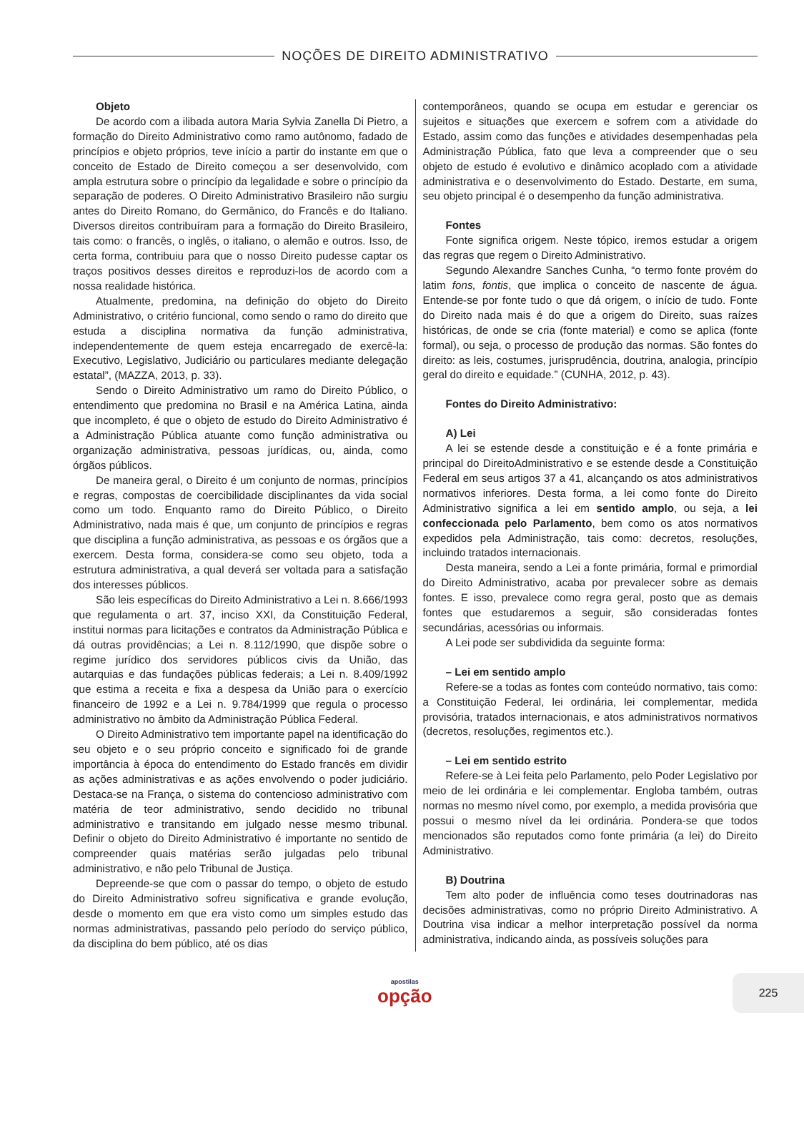NOÇÕES DE DIREITO ADMINISTRATIVO
Objeto
De acordo com a ilibada autora Maria Sylvia Zanella Di Pietro, a formação do Direito Administrativo como ramo autônomo, fadado de princípios e objeto próprios, teve início a partir do instante em que o conceito de Estado de Direito começou a ser desenvolvido, com ampla estrutura sobre o princípio da legalidade e sobre o princípio da separação de poderes. O Direito Administrativo Brasileiro não surgiu antes do Direito Romano, do Germânico, do Francês e do Italiano. Diversos direitos contribuíram para a formação do Direito Brasileiro, tais como: o francês, o inglês, o italiano, o alemão e outros. Isso, de certa forma, contribuiu para que o nosso Direito pudesse captar os traços positivos desses direitos e reproduzi-los de acordo com a nossa realidade histórica.
Atualmente, predomina, na definição do objeto do Direito Administrativo, o critério funcional, como sendo o ramo do direito que estuda a disciplina normativa da função administrativa, independentemente de quem esteja encarregado de exercê-la: Executivo, Legislativo, Judiciário ou particulares mediante delegação estatal”, (MAZZA, 2013, p. 33).
Sendo o Direito Administrativo um ramo do Direito Público, o entendimento que predomina no Brasil e na América Latina, ainda que incompleto, é que o objeto de estudo do Direito Administrativo é a Administração Pública atuante como função administrativa ou organização administrativa, pessoas jurídicas, ou, ainda, como órgãos públicos.
De maneira geral, o Direito é um conjunto de normas, princípios e regras, compostas de coercibilidade disciplinantes da vida social como um todo. Enquanto ramo do Direito Público, o Direito Administrativo, nada mais é que, um conjunto de princípios e regras que disciplina a função administrativa, as pessoas e os órgãos que a exercem. Desta forma, considera-se como seu objeto, toda a estrutura administrativa, a qual deverá ser voltada para a satisfação dos interesses públicos.
São leis específicas do Direito Administrativo a Lei n. 8.666/1993 que regulamenta o art. 37, inciso XXI, da Constituição Federal, institui normas para licitações e contratos da Administração Pública e dá outras providências; a Lei n. 8.112/1990, que dispõe sobre o regime jurídico dos servidores públicos civis da União, das autarquias e das fundações públicas federais; a Lei n. 8.409/1992 que estima a receita e fixa a despesa da União para o exercício financeiro de 1992 e a Lei n. 9.784/1999 que regula o processo administrativo no âmbito da Administração Pública Federal.
O Direito Administrativo tem importante papel na identificação do seu objeto e o seu próprio conceito e significado foi de grande importância à época do entendimento do Estado francês em dividir as ações administrativas e as ações envolvendo o poder judiciário. Destaca-se na França, o sistema do contencioso administrativo com matéria de teor administrativo, sendo decidido no tribunal administrativo e transitando em julgado nesse mesmo tribunal. Definir o objeto do Direito Administrativo é importante no sentido de compreender quais matérias serão julgadas pelo tribunal administrativo, e não pelo Tribunal de Justiça.
Depreende-se que com o passar do tempo, o objeto de estudo do Direito Administrativo sofreu significativa e grande evolução, desde o momento em que era visto como um simples estudo das normas administrativas, passando pelo período do serviço público, da disciplina do bem público, até os dias
contemporâneos, quando se ocupa em estudar e gerenciar os sujeitos e situações que exercem e sofrem com a atividade do Estado, assim como das funções e atividades desempenhadas pela Administração Pública, fato que leva a compreender que o seu objeto de estudo é evolutivo e dinâmico acoplado com a atividade administrativa e o desenvolvimento do Estado. Destarte, em suma, seu objeto principal é o desempenho da função administrativa.
Fontes
Fonte significa origem. Neste tópico, iremos estudar a origem das regras que regem o Direito Administrativo.
Segundo Alexandre Sanches Cunha, “o termo fonte provém do latim fons, fontis, que implica o conceito de nascente de água. Entende-se por fonte tudo o que dá origem, o início de tudo. Fonte do Direito nada mais é do que a origem do Direito, suas raízes históricas, de onde se cria (fonte material) e como se aplica (fonte formal), ou seja, o processo de produção das normas. São fontes do direito: as leis, costumes, jurisprudência, doutrina, analogia, princípio geral do direito e equidade.” (CUNHA, 2012, p. 43).
Fontes do Direito Administrativo:
A) Lei
A lei se estende desde a constituição e é a fonte primária e principal do DireitoAdministrativo e se estende desde a Constituição Federal em seus artigos 37 a 41, alcançando os atos administrativos normativos inferiores. Desta forma, a lei como fonte do Direito Administrativo significa a lei em sentido amplo, ou seja, a lei confeccionada pelo Parlamento, bem como os atos normativos expedidos pela Administração, tais como: decretos, resoluções, incluindo tratados internacionais.
Desta maneira, sendo a Lei a fonte primária, formal e primordial do Direito Administrativo, acaba por prevalecer sobre as demais fontes. E isso, prevalece como regra geral, posto que as demais fontes que estudaremos a seguir, são consideradas fontes secundárias, acessórias ou informais.
A Lei pode ser subdividida da seguinte forma:
– Lei em sentido amplo
Refere-se a todas as fontes com conteúdo normativo, tais como: a Constituição Federal, lei ordinária, lei complementar, medida provisória, tratados internacionais, e atos administrativos normativos (decretos, resoluções, regimentos etc.).
– Lei em sentido estrito
Refere-se à Lei feita pelo Parlamento, pelo Poder Legislativo por meio de lei ordinária e lei complementar. Engloba também, outras normas no mesmo nível como, por exemplo, a medida provisória que possui o mesmo nível da lei ordinária. Pondera-se que todos mencionados são reputados como fonte primária (a lei) do Direito Administrativo.
B) Doutrina
Tem alto poder de influência como teses doutrinadoras nas decisões administrativas, como no próprio Direito Administrativo. A Doutrina visa indicar a melhor interpretação possível da norma administrativa, indicando ainda, as possíveis soluções para
apostilas
opção
225